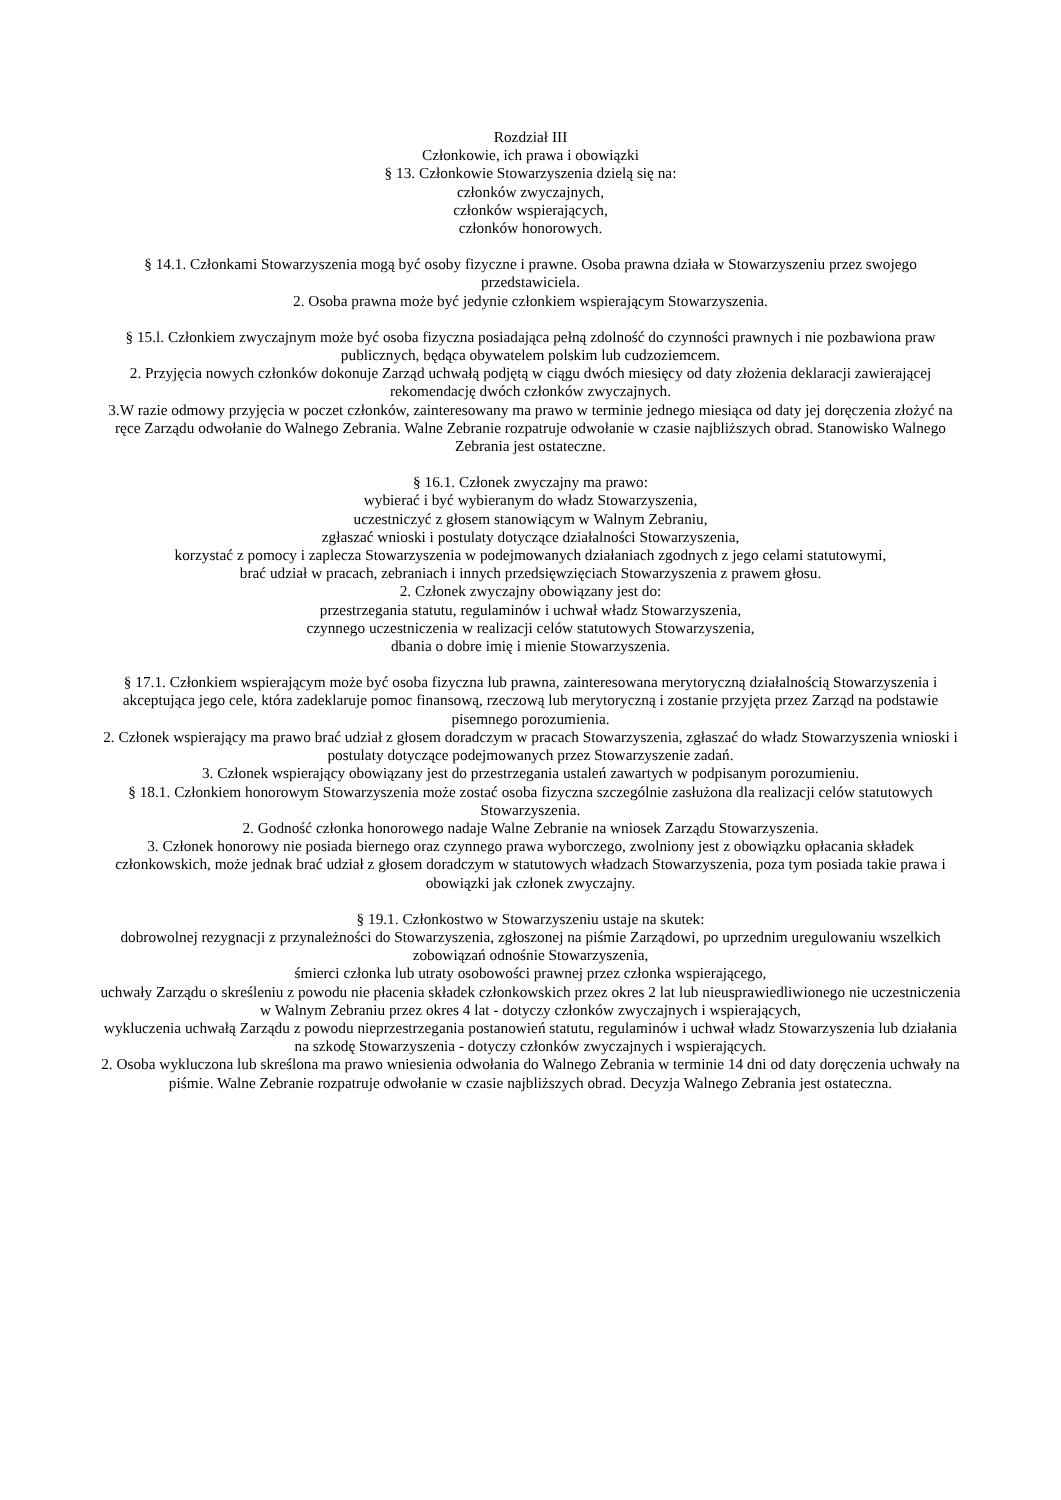Rozdział III
Członkowie, ich prawa i obowiązki
§ 13. Członkowie Stowarzyszenia dzielą się na:
członków zwyczajnych,
członków wspierających,
członków honorowych.
§ 14.1. Członkami Stowarzyszenia mogą być osoby fizyczne i prawne. Osoba prawna działa w Stowarzyszeniu przez swojego przedstawiciela.
2. Osoba prawna może być jedynie członkiem wspierającym Stowarzyszenia.
§ 15.l. Członkiem zwyczajnym może być osoba fizyczna posiadająca pełną zdolność do czynności prawnych i nie pozbawiona praw publicznych, będąca obywatelem polskim lub cudzoziemcem.
2. Przyjęcia nowych członków dokonuje Zarząd uchwałą podjętą w ciągu dwóch miesięcy od daty złożenia deklaracji zawierającej rekomendację dwóch członków zwyczajnych.
3.W razie odmowy przyjęcia w poczet członków, zainteresowany ma prawo w terminie jednego miesiąca od daty jej doręczenia złożyć na ręce Zarządu odwołanie do Walnego Zebrania. Walne Zebranie rozpatruje odwołanie w czasie najbliższych obrad. Stanowisko Walnego Zebrania jest ostateczne.
§ 16.1. Członek zwyczajny ma prawo:
wybierać i być wybieranym do władz Stowarzyszenia,
uczestniczyć z głosem stanowiącym w Walnym Zebraniu,
zgłaszać wnioski i postulaty dotyczące działalności Stowarzyszenia,
korzystać z pomocy i zaplecza Stowarzyszenia w podejmowanych działaniach zgodnych z jego celami statutowymi,
brać udział w pracach, zebraniach i innych przedsięwzięciach Stowarzyszenia z prawem głosu.
2. Członek zwyczajny obowiązany jest do:
przestrzegania statutu, regulaminów i uchwał władz Stowarzyszenia,
czynnego uczestniczenia w realizacji celów statutowych Stowarzyszenia,
dbania o dobre imię i mienie Stowarzyszenia.
§ 17.1. Członkiem wspierającym może być osoba fizyczna lub prawna, zainteresowana merytoryczną działalnością Stowarzyszenia i akceptująca jego cele, która zadeklaruje pomoc finansową, rzeczową lub merytoryczną i zostanie przyjęta przez Zarząd na podstawie pisemnego porozumienia.
2. Członek wspierający ma prawo brać udział z głosem doradczym w pracach Stowarzyszenia, zgłaszać do władz Stowarzyszenia wnioski i postulaty dotyczące podejmowanych przez Stowarzyszenie zadań.
3. Członek wspierający obowiązany jest do przestrzegania ustaleń zawartych w podpisanym porozumieniu.
§ 18.1. Członkiem honorowym Stowarzyszenia może zostać osoba fizyczna szczególnie zasłużona dla realizacji celów statutowych Stowarzyszenia.
2. Godność członka honorowego nadaje Walne Zebranie na wniosek Zarządu Stowarzyszenia.
3. Członek honorowy nie posiada biernego oraz czynnego prawa wyborczego, zwolniony jest z obowiązku opłacania składek członkowskich, może jednak brać udział z głosem doradczym w statutowych władzach Stowarzyszenia, poza tym posiada takie prawa i obowiązki jak członek zwyczajny.
§ 19.1. Członkostwo w Stowarzyszeniu ustaje na skutek:
dobrowolnej rezygnacji z przynależności do Stowarzyszenia, zgłoszonej na piśmie Zarządowi, po uprzednim uregulowaniu wszelkich zobowiązań odnośnie Stowarzyszenia,
śmierci członka lub utraty osobowości prawnej przez członka wspierającego,
uchwały Zarządu o skreśleniu z powodu nie płacenia składek członkowskich przez okres 2 lat lub nieusprawiedliwionego nie uczestniczenia w Walnym Zebraniu przez okres 4 lat - dotyczy członków zwyczajnych i wspierających,
wykluczenia uchwałą Zarządu z powodu nieprzestrzegania postanowień statutu, regulaminów i uchwał władz Stowarzyszenia lub działania na szkodę Stowarzyszenia - dotyczy członków zwyczajnych i wspierających.
2. Osoba wykluczona lub skreślona ma prawo wniesienia odwołania do Walnego Zebrania w terminie 14 dni od daty doręczenia uchwały na piśmie. Walne Zebranie rozpatruje odwołanie w czasie najbliższych obrad. Decyzja Walnego Zebrania jest ostateczna.